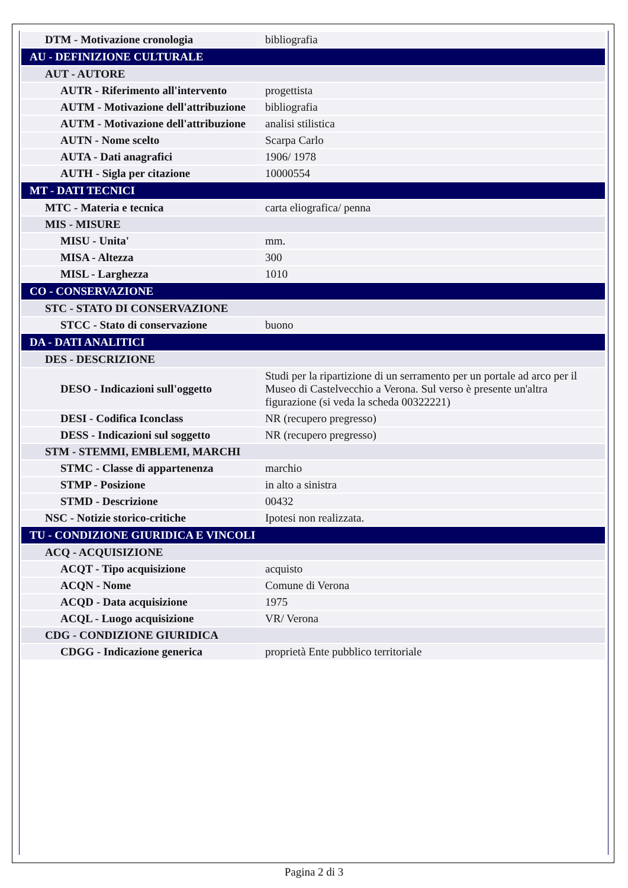| DTM - Motivazione cronologia | bibliografia |
| AU - DEFINIZIONE CULTURALE | |
| AUT - AUTORE | |
| AUTR - Riferimento all'intervento | progettista |
| AUTM - Motivazione dell'attribuzione | bibliografia |
| AUTM - Motivazione dell'attribuzione | analisi stilistica |
| AUTN - Nome scelto | Scarpa Carlo |
| AUTA - Dati anagrafici | 1906/ 1978 |
| AUTH - Sigla per citazione | 10000554 |
| MT - DATI TECNICI | |
| MTC - Materia e tecnica | carta eliografica/ penna |
| MIS - MISURE | |
| MISU - Unita' | mm. |
| MISA - Altezza | 300 |
| MISL - Larghezza | 1010 |
| CO - CONSERVAZIONE | |
| STC - STATO DI CONSERVAZIONE | |
| STCC - Stato di conservazione | buono |
| DA - DATI ANALITICI | |
| DES - DESCRIZIONE | |
| DESO - Indicazioni sull'oggetto | Studi per la ripartizione di un serramento per un portale ad arco per il Museo di Castelvecchio a Verona. Sul verso è presente un'altra figurazione (si veda la scheda 00322221) |
| DESI - Codifica Iconclass | NR (recupero pregresso) |
| DESS - Indicazioni sul soggetto | NR (recupero pregresso) |
| STM - STEMMI, EMBLEMI, MARCHI | |
| STMC - Classe di appartenenza | marchio |
| STMP - Posizione | in alto a sinistra |
| STMD - Descrizione | 00432 |
| NSC - Notizie storico-critiche | Ipotesi non realizzata. |
| TU - CONDIZIONE GIURIDICA E VINCOLI | |
| ACQ - ACQUISIZIONE | |
| ACQT - Tipo acquisizione | acquisto |
| ACQN - Nome | Comune di Verona |
| ACQD - Data acquisizione | 1975 |
| ACQL - Luogo acquisizione | VR/ Verona |
| CDG - CONDIZIONE GIURIDICA | |
| CDGG - Indicazione generica | proprietà Ente pubblico territoriale |
Pagina 2 di 3